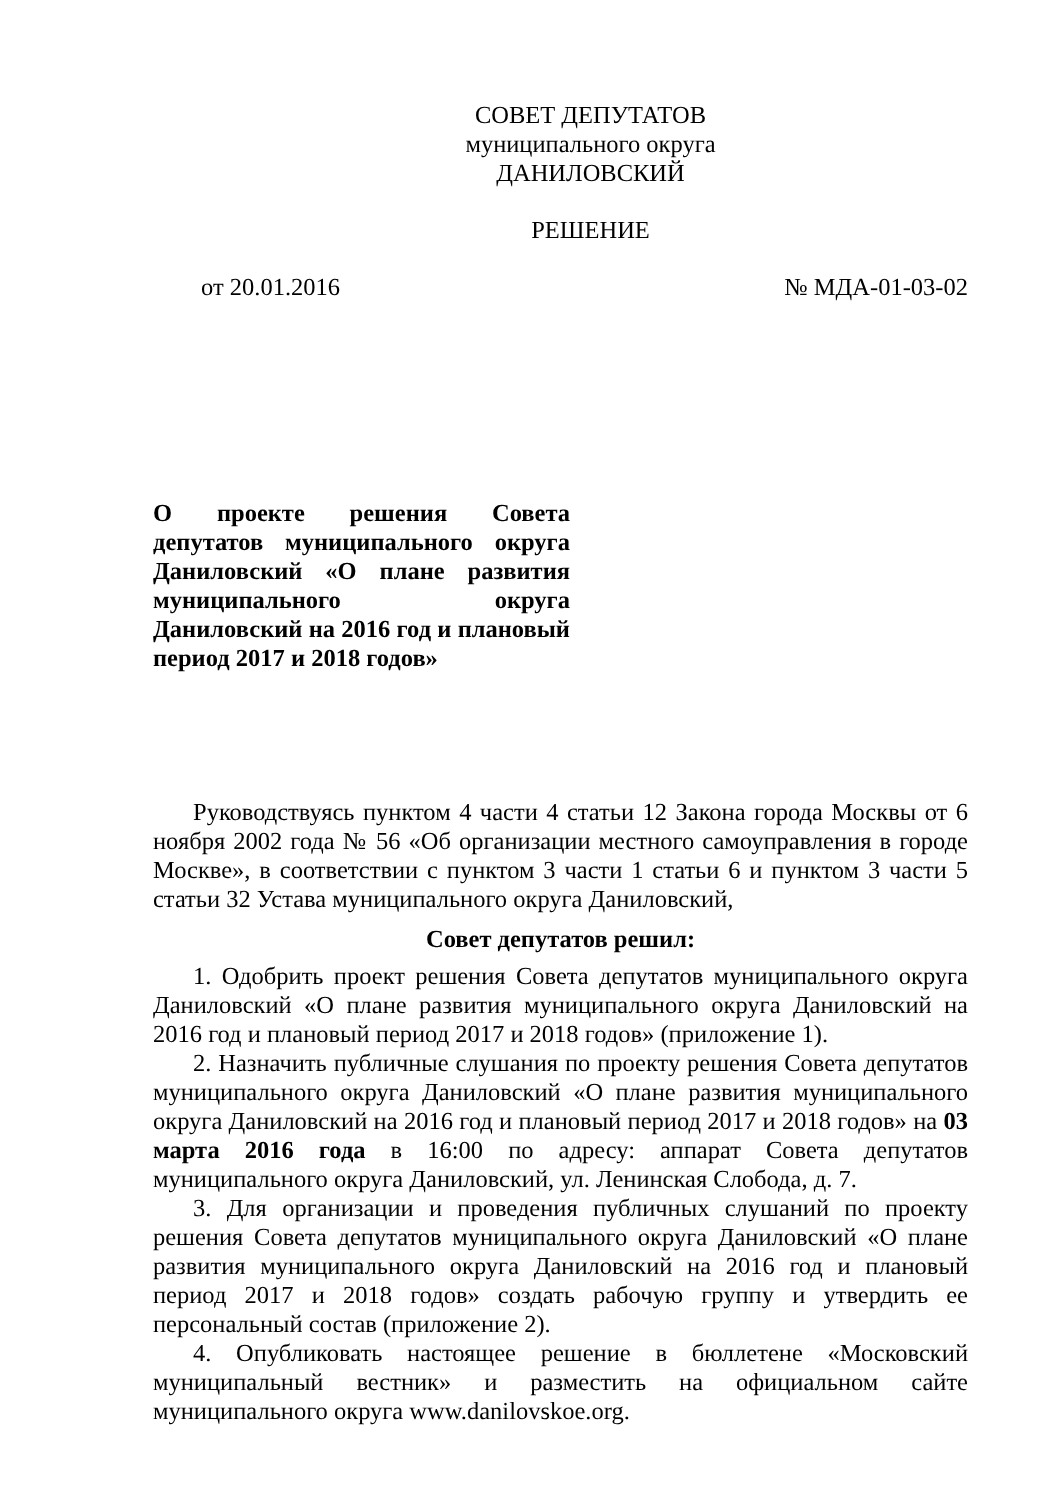СОВЕТ ДЕПУТАТОВ
муниципального округа
ДАНИЛОВСКИЙ
РЕШЕНИЕ
от 20.01.2016 № МДА-01-03-02
О проекте решения Совета депутатов муниципального округа Даниловский «О плане развития муниципального округа Даниловский на 2016 год и плановый период 2017 и 2018 годов»
Руководствуясь пунктом 4 части 4 статьи 12 Закона города Москвы от 6 ноября 2002 года № 56 «Об организации местного самоуправления в городе Москве», в соответствии с пунктом 3 части 1 статьи 6 и пунктом 3 части 5 статьи 32 Устава муниципального округа Даниловский,
Совет депутатов решил:
1. Одобрить проект решения Совета депутатов муниципального округа Даниловский «О плане развития муниципального округа Даниловский на 2016 год и плановый период 2017 и 2018 годов» (приложение 1).
2. Назначить публичные слушания по проекту решения Совета депутатов муниципального округа Даниловский «О плане развития муниципального округа Даниловский на 2016 год и плановый период 2017 и 2018 годов» на 03 марта 2016 года в 16:00 по адресу: аппарат Совета депутатов муниципального округа Даниловский, ул. Ленинская Слобода, д. 7.
3. Для организации и проведения публичных слушаний по проекту решения Совета депутатов муниципального округа Даниловский «О плане развития муниципального округа Даниловский на 2016 год и плановый период 2017 и 2018 годов» создать рабочую группу и утвердить ее персональный состав (приложение 2).
4. Опубликовать настоящее решение в бюллетене «Московский муниципальный вестник» и разместить на официальном сайте муниципального округа www.danilovskoe.org.